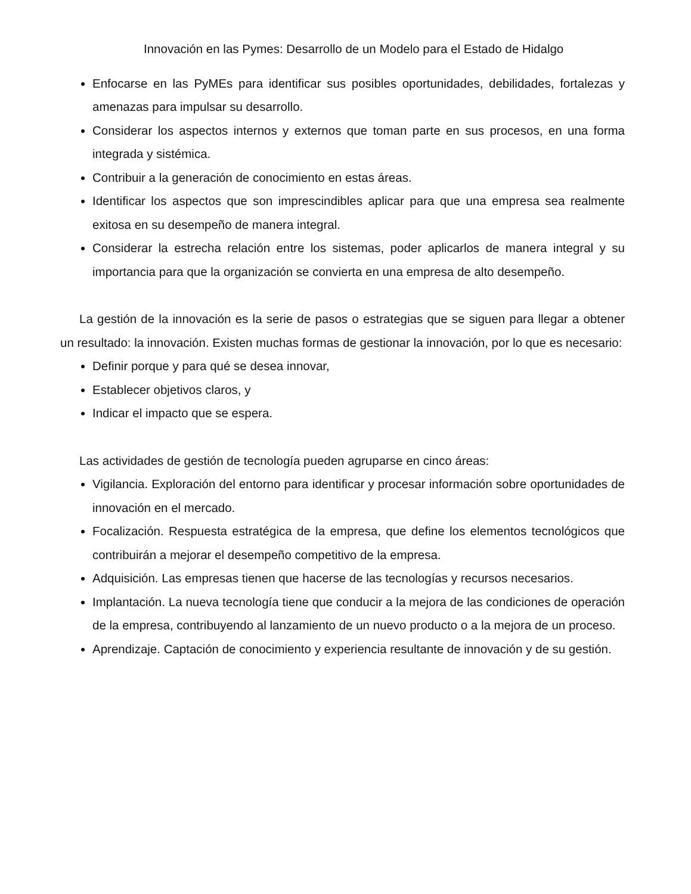Innovación en las Pymes: Desarrollo de un Modelo para el Estado de Hidalgo
Enfocarse en las PyMEs para identificar sus posibles oportunidades, debilidades, fortalezas y amenazas para impulsar su desarrollo.
Considerar los aspectos internos y externos que toman parte en sus procesos, en una forma integrada y sistémica.
Contribuir a la generación de conocimiento en estas áreas.
Identificar los aspectos que son imprescindibles aplicar para que una empresa sea realmente exitosa en su desempeño de manera integral.
Considerar la estrecha relación entre los sistemas, poder aplicarlos de manera integral y su importancia para que la organización se convierta en una empresa de alto desempeño.
La gestión de la innovación es la serie de pasos o estrategias que se siguen para llegar a obtener un resultado: la innovación. Existen muchas formas de gestionar la innovación, por lo que es necesario:
Definir porque y para qué se desea innovar,
Establecer objetivos claros, y
Indicar el impacto que se espera.
Las actividades de gestión de tecnología pueden agruparse en cinco áreas:
Vigilancia. Exploración del entorno para identificar y procesar información sobre oportunidades de innovación en el mercado.
Focalización. Respuesta estratégica de la empresa, que define los elementos tecnológicos que contribuirán a mejorar el desempeño competitivo de la empresa.
Adquisición. Las empresas tienen que hacerse de las tecnologías y recursos necesarios.
Implantación. La nueva tecnología tiene que conducir a la mejora de las condiciones de operación de la empresa, contribuyendo al lanzamiento de un nuevo producto o a la mejora de un proceso.
Aprendizaje. Captación de conocimiento y experiencia resultante de innovación y de su gestión.